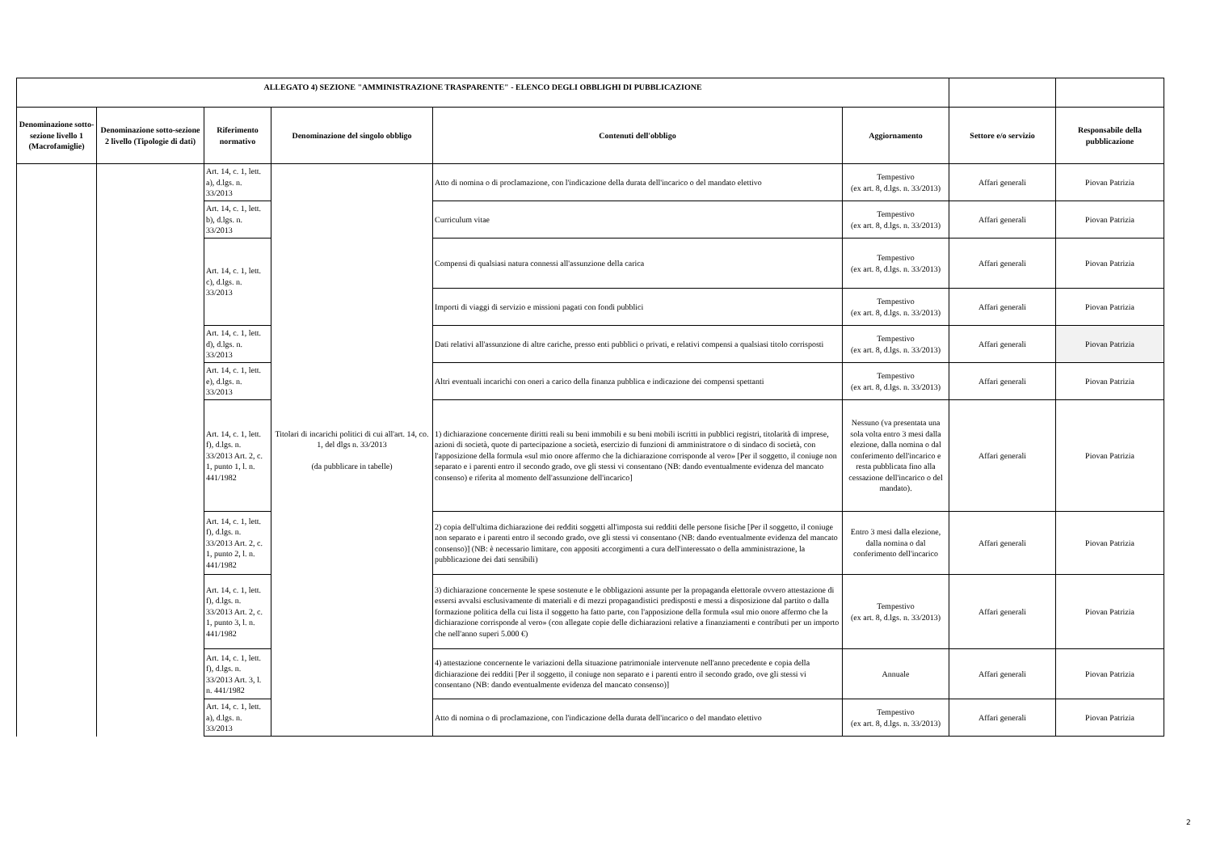| ALLEGATO 4) SEZIONE "AMMINISTRAZIONE TRASPARENTE" - ELENCO DEGLI OBBLIGHI DI PUBBLICAZIONE | | | | | | | |
| --- | --- | --- | --- | --- | --- | --- | --- |
| Denominazione sotto-sezione livello 1 (Macrofamiglie) | Denominazione sotto-sezione 2 livello (Tipologie di dati) | Riferimento normativo | Denominazione del singolo obbligo | Contenuti dell'obbligo | Aggiornamento | Settore e/o servizio | Responsabile della pubblicazione |
| | | Art. 14, c. 1, lett. a), d.lgs. n. 33/2013 | Titolari di incarichi politici di cui all'art. 14, co. 1, del dlgs n. 33/2013 (da pubblicare in tabelle) | Atto di nomina o di proclamazione, con l'indicazione della durata dell'incarico o del mandato elettivo | Tempestivo (ex art. 8, d.lgs. n. 33/2013) | Affari generali | Piovan Patrizia |
| | | Art. 14, c. 1, lett. b), d.lgs. n. 33/2013 | | Curriculum vitae | Tempestivo (ex art. 8, d.lgs. n. 33/2013) | Affari generali | Piovan Patrizia |
| | | Art. 14, c. 1, lett. c), d.lgs. n. 33/2013 | | Compensi di qualsiasi natura connessi all'assunzione della carica | Tempestivo (ex art. 8, d.lgs. n. 33/2013) | Affari generali | Piovan Patrizia |
| | | | | Importi di viaggi di servizio e missioni pagati con fondi pubblici | Tempestivo (ex art. 8, d.lgs. n. 33/2013) | Affari generali | Piovan Patrizia |
| | | Art. 14, c. 1, lett. d), d.lgs. n. 33/2013 | | Dati relativi all'assunzione di altre cariche, presso enti pubblici o privati, e relativi compensi a qualsiasi titolo corrisposti | Tempestivo (ex art. 8, d.lgs. n. 33/2013) | Affari generali | Piovan Patrizia |
| | | Art. 14, c. 1, lett. e), d.lgs. n. 33/2013 | | Altri eventuali incarichi con oneri a carico della finanza pubblica e indicazione dei compensi spettanti | Tempestivo (ex art. 8, d.lgs. n. 33/2013) | Affari generali | Piovan Patrizia |
| | | Art. 14, c. 1, lett. f), d.lgs. n. 33/2013 Art. 2, c. 1, punto 1, l. n. 441/1982 | | 1) dichiarazione concernente diritti reali su beni immobili e su beni mobili iscritti in pubblici registri, titolarità di imprese, azioni di società, quote di partecipazione a società, esercizio di funzioni di amministratore o di sindaco di società, con l'apposizione della formula «sul mio onore affermo che la dichiarazione corrisponde al vero» [Per il soggetto, il coniuge non separato e i parenti entro il secondo grado, ove gli stessi vi consentano (NB: dando eventualmente evidenza del mancato consenso) e riferita al momento dell'assunzione dell'incarico] | Nessuno (va presentata una sola volta entro 3 mesi dalla elezione, dalla nomina o dal conferimento dell'incarico e resta pubblicata fino alla cessazione dell'incarico o del mandato). | Affari generali | Piovan Patrizia |
| | | Art. 14, c. 1, lett. f), d.lgs. n. 33/2013 Art. 2, c. 1, punto 2, l. n. 441/1982 | | 2) copia dell'ultima dichiarazione dei redditi soggetti all'imposta sui redditi delle persone fisiche [Per il soggetto, il coniuge non separato e i parenti entro il secondo grado, ove gli stessi vi consentano (NB: dando eventualmente evidenza del mancato consenso)] (NB: è necessario limitare, con appositi accorgimenti a cura dell'interessato o della amministrazione, la pubblicazione dei dati sensibili) | Entro 3 mesi dalla elezione, dalla nomina o dal conferimento dell'incarico | Affari generali | Piovan Patrizia |
| | | Art. 14, c. 1, lett. f), d.lgs. n. 33/2013 Art. 2, c. 1, punto 3, l. n. 441/1982 | | 3) dichiarazione concernente le spese sostenute e le obbligazioni assunte per la propaganda elettorale ovvero attestazione di essersi avvalsi esclusivamente di materiali e di mezzi propagandistici predisposti e messi a disposizione dal partito o dalla formazione politica della cui lista il soggetto ha fatto parte, con l'apposizione della formula «sul mio onore affermo che la dichiarazione corrisponde al vero» (con allegate copie delle dichiarazioni relative a finanziamenti e contributi per un importo che nell'anno superi 5.000 €) | Tempestivo (ex art. 8, d.lgs. n. 33/2013) | Affari generali | Piovan Patrizia |
| | | Art. 14, c. 1, lett. f), d.lgs. n. 33/2013 Art. 3, l. n. 441/1982 | | 4) attestazione concernente le variazioni della situazione patrimoniale intervenute nell'anno precedente e copia della dichiarazione dei redditi [Per il soggetto, il coniuge non separato e i parenti entro il secondo grado, ove gli stessi vi consentano (NB: dando eventualmente evidenza del mancato consenso)] | Annuale | Affari generali | Piovan Patrizia |
| | | Art. 14, c. 1, lett. a), d.lgs. n. 33/2013 | | Atto di nomina o di proclamazione, con l'indicazione della durata dell'incarico o del mandato elettivo | Tempestivo (ex art. 8, d.lgs. n. 33/2013) | Affari generali | Piovan Patrizia |
2